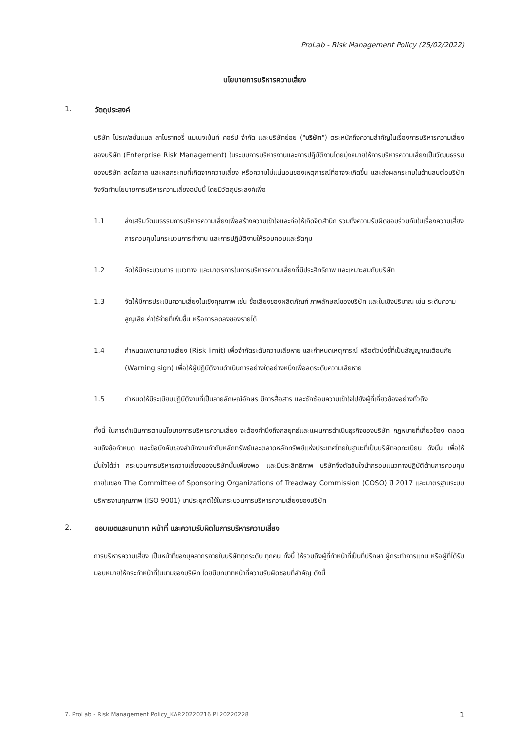ProLab - Risk Management Policy (25/02/2022)
นโยบายการบริหารความเสี่ยง
1. วัตถุประสงค์
บริษัท โปรเฟสชั่นแนล ลาโบราทอรี่ แมเนจเม้นท์ คอร์ป จำกัด และบริษัทย่อย ("บริษัท") ตระหนักถึงความสำคัญในเรื่องการบริหารความเสี่ยงของบริษัท (Enterprise Risk Management) ในระบบการบริหารงานและการปฏิบัติงานโดยมุ่งหมายให้การบริหารความเสี่ยงเป็นวัฒนธรรมของบริษัท ลดโอกาส และผลกระทบที่เกิดจากความเสี่ยง หรือความไม่แน่นอนของเหตุการณ์ที่อาจจะเกิดขึ้น และส่งผลกระทบในด้านลบต่อบริษัท จึงจัดทำนโยบายการบริหารความเสี่ยงฉบับนี้ โดยมีวัตถุประสงค์เพื่อ
1.1 ส่งเสริมวัฒนธรรมการบริหารความเสี่ยงเพื่อสร้างความเข้าใจและก่อให้เกิดจิตสำนึก รวมทั้งความรับผิดชอบร่วมกันในเรื่องความเสี่ยง การควบคุมในกระบวนการทำงาน และการปฏิบัติงานให้รอบคอบและรัดกุม
1.2 จัดให้มีกระบวนการ แนวทาง และมาตรการในการบริหารความเสี่ยงที่มีประสิทธิภาพ และเหมาะสมกับบริษัท
1.3 จัดให้มีการประเมินความเสี่ยงในเชิงคุณภาพ เช่น ชื่อเสียงของผลิตภัณฑ์ ภาพลักษณ์ของบริษัท และในเชิงปริมาณ เช่น ระดับความสูญเสีย ค่าใช้จ่ายที่เพิ่มขึ้น หรือการลดลงของรายได้
1.4 กำหนดเพดานความเสี่ยง (Risk limit) เพื่อจำกัดระดับความเสียหาย และกำหนดเหตุการณ์ หรือตัวบ่งชี้ที่เป็นสัญญาณเตือนภัย (Warning sign) เพื่อให้ผู้ปฏิบัติงานดำเนินการอย่างใดอย่างหนึ่งเพื่อลดระดับความเสียหาย
1.5 กำหนดให้มีระเบียบปฏิบัติงานที่เป็นลายลักษณ์อักษร มีการสื่อสาร และซักซ้อมความเข้าใจไปยังผู้ที่เกี่ยวข้องอย่างทั่วถึง
ทั้งนี้ ในการดำเนินการตามนโยบายการบริหารความเสี่ยง จะต้องคำนึงถึงกลยุทธ์และแผนการดำเนินธุรกิจของบริษัท กฎหมายที่เกี่ยวข้อง ตลอดจนถึงข้อกำหนด และข้อบังคับของสำนักงานกำกับหลักทรัพย์และตลาดหลักทรัพย์แห่งประเทศไทยในฐานะที่เป็นบริษัทจดทะเบียน ดังนั้น เพื่อให้มั่นใจได้ว่า กระบวนการบริหารความเสี่ยงของบริษัทนั้นเพียงพอ และมีประสิทธิภาพ บริษัทจึงตัดสินใจนำกรอบแนวทางปฏิบัติด้านการควบคุมภายในของ The Committee of Sponsoring Organizations of Treadway Commission (COSO) ปี 2017 และมาตรฐานระบบบริหารงานคุณภาพ (ISO 9001) มาประยุกต์ใช้ในกระบวนการบริหารความเสี่ยงของบริษัท
2. ขอบเขตและบทบาท หน้าที่ และความรับผิดในการบริหารความเสี่ยง
การบริหารความเสี่ยง เป็นหน้าที่ของบุคลากรภายในบริษัททุกระดับ ทุกคน ทั้งนี้ ให้รวมถึงผู้ที่ทำหน้าที่เป็นที่ปรึกษา ผู้กระทำการแทน หรือผู้ที่ได้รับมอบหมายให้กระทำหน้าที่ในนามของบริษัท โดยมีบทบาทหน้าที่ความรับผิดชอบที่สำคัญ ดังนี้
7. ProLab - Risk Management Policy_KAP.20220216 PL20220228 1